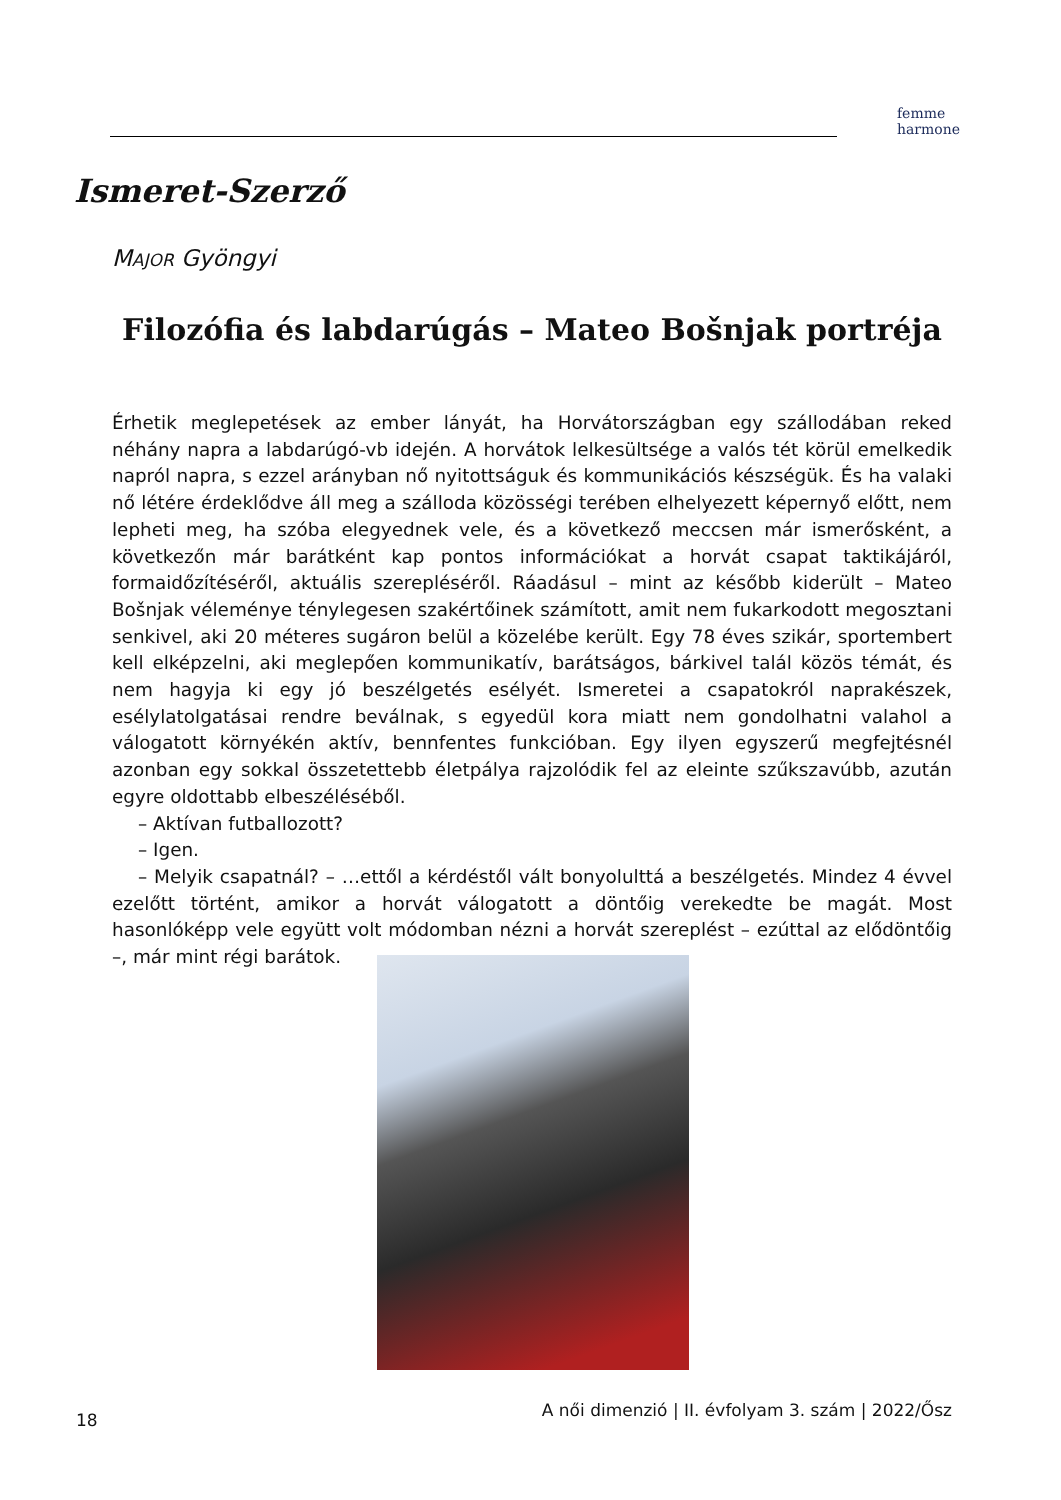femme
harmone
Ismeret-Szerző
MAJOR Gyöngyi
Filozófia és labdarúgás – Mateo Bošnjak portréja
Érhetik meglepetések az ember lányát, ha Horvátországban egy szállodában reked néhány napra a labdarúgó-vb idején. A horvátok lelkesültsége a valós tét körül emelkedik napról napra, s ezzel arányban nő nyitottságuk és kommunikációs készségük. És ha valaki nő létére érdeklődve áll meg a szálloda közösségi terében elhelyezett képernyő előtt, nem lepheti meg, ha szóba elegyednek vele, és a következő meccsen már ismerősként, a következőn már barátként kap pontos információkat a horvát csapat taktikájáról, formaidőzítéséről, aktuális szerepléséről. Ráadásul – mint az később kiderült – Mateo Bošnjak véleménye ténylegesen szakértőinek számított, amit nem fukarkodott megosztani senkivel, aki 20 méteres sugáron belül a közelébe került. Egy 78 éves szikár, sportembert kell elképzelni, aki meglepően kommunikatív, barátságos, bárkivel talál közös témát, és nem hagyja ki egy jó beszélgetés esélyét. Ismeretei a csapatokról naprakészek, esélylatolgatásai rendre beválnak, s egyedül kora miatt nem gondolhatni valahol a válogatott környékén aktív, bennfentes funkcióban. Egy ilyen egyszerű megfejtésnél azonban egy sokkal összetettebb életpálya rajzolódik fel az eleinte szűkszavúbb, azután egyre oldottabb elbeszéléséből.
– Aktívan futballozott?
– Igen.
– Melyik csapatnál? – …ettől a kérdéstől vált bonyolulttá a beszélgetés. Mindez 4 évvel ezelőtt történt, amikor a horvát válogatott a döntőig verekedte be magát. Most hasonlóképp vele együtt volt módomban nézni a horvát szereplést – ezúttal az elődöntőig –, már mint régi barátok.
18 A női dimenzió | II. évfolyam 3. szám | 2022/Ősz